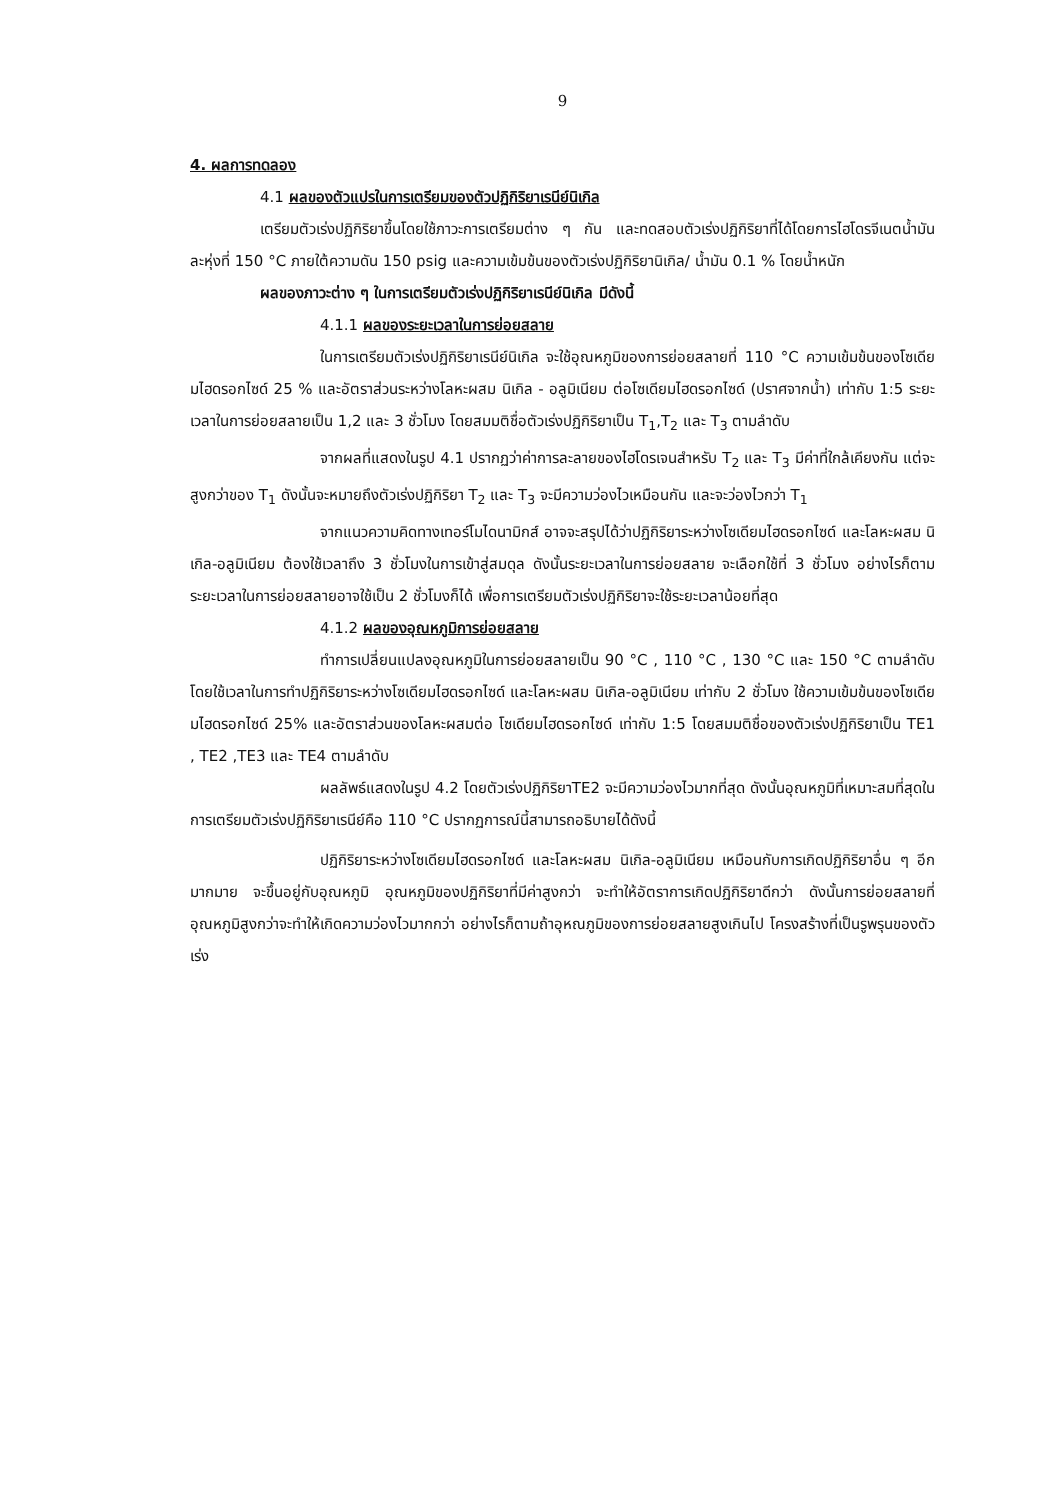9
4. ผลการทดลอง
4.1 ผลของตัวแปรในการเตรียมของตัวปฏิกิริยาเรนีย์นิเกิล
เตรียมตัวเร่งปฏิกิริยาขึ้นโดยใช้ภาวะการเตรียมต่าง ๆ กัน และทดสอบตัวเร่งปฏิกิริยาที่ได้โดยการไฮโดรจีเนตน้ำมันละหุ่งที่ 150 °C ภายใต้ความดัน 150 psig และความเข้มข้นของตัวเร่งปฏิกิริยานิเกิล/ น้ำมัน 0.1 % โดยน้ำหนัก
ผลของภาวะต่าง ๆ ในการเตรียมตัวเร่งปฏิกิริยาเรนีย์นิเกิล มีดังนี้
4.1.1 ผลของระยะเวลาในการย่อยสลาย
ในการเตรียมตัวเร่งปฏิกิริยาเรนีย์นิเกิล จะใช้อุณหภูมิของการย่อยสลายที่ 110 °C ความเข้มข้นของโซเดียมไฮดรอกไซด์ 25 % และอัตราส่วนระหว่างโลหะผสม นิเกิล - อลูมิเนียม ต่อโซเดียมไฮดรอกไซด์ (ปราศจากน้ำ) เท่ากับ 1:5 ระยะเวลาในการย่อยสลายเป็น 1,2 และ 3 ชั่วโมง โดยสมมติชื่อตัวเร่งปฏิกิริยาเป็น T<sub>1</sub>,T<sub>2</sub> และ T<sub>3</sub> ตามลำดับ
จากผลที่แสดงในรูป 4.1 ปรากฏว่าค่าการละลายของไฮโดรเจนสำหรับ T<sub>2</sub> และ T<sub>3</sub> มีค่าที่ใกล้เคียงกัน แต่จะสูงกว่าของ T<sub>1</sub> ดังนั้นจะหมายถึงตัวเร่งปฏิกิริยา T<sub>2</sub> และ T<sub>3</sub> จะมีความว่องไวเหมือนกัน และจะว่องไวกว่า T<sub>1</sub>
จากแนวความคิดทางเทอร์โมไดนามิกส์ อาจจะสรุปได้ว่าปฏิกิริยาระหว่างโซเดียมไฮดรอกไซด์ และโลหะผสม นิเกิล-อลูมิเนียม ต้องใช้เวลาถึง 3 ชั่วโมงในการเข้าสู่สมดุล ดังนั้นระยะเวลาในการย่อยสลาย จะเลือกใช้ที่ 3 ชั่วโมง อย่างไรก็ตามระยะเวลาในการย่อยสลายอาจใช้เป็น 2 ชั่วโมงก็ได้ เพื่อการเตรียมตัวเร่งปฏิกิริยาจะใช้ระยะเวลาน้อยที่สุด
4.1.2 ผลของอุณหภูมิการย่อยสลาย
ทำการเปลี่ยนแปลงอุณหภูมิในการย่อยสลายเป็น 90 °C , 110 °C , 130 °C และ 150 °C ตามลำดับ โดยใช้เวลาในการทำปฏิกิริยาระหว่างโซเดียมไฮดรอกไซด์ และโลหะผสม นิเกิล-อลูมิเนียม เท่ากับ 2 ชั่วโมง ใช้ความเข้มข้นของโซเดียมไฮดรอกไซด์ 25% และอัตราส่วนของโลหะผสมต่อ โซเดียมไฮดรอกไซด์ เท่ากับ 1:5 โดยสมมติชื่อของตัวเร่งปฏิกิริยาเป็น TE1 , TE2 ,TE3 และ TE4 ตามลำดับ
ผลลัพธ์แสดงในรูป 4.2 โดยตัวเร่งปฏิกิริยาTE2 จะมีความว่องไวมากที่สุด ดังนั้นอุณหภูมิที่เหมาะสมที่สุดในการเตรียมตัวเร่งปฏิกิริยาเรนีย์คือ 110 °C ปรากฏการณ์นี้สามารถอธิบายได้ดังนี้
ปฏิกิริยาระหว่างโซเดียมไฮดรอกไซด์ และโลหะผสม นิเกิล-อลูมิเนียม เหมือนกับการเกิดปฏิกิริยาอื่น ๆ อีกมากมาย จะขึ้นอยู่กับอุณหภูมิ อุณหภูมิของปฏิกิริยาที่มีค่าสูงกว่า จะทำให้อัตราการเกิดปฏิกิริยาดีกว่า ดังนั้นการย่อยสลายที่อุณหภูมิสูงกว่าจะทำให้เกิดความว่องไวมากกว่า อย่างไรก็ตามถ้าอุหณภูมิของการย่อยสลายสูงเกินไป โครงสร้างที่เป็นรูพรุนของตัวเร่ง